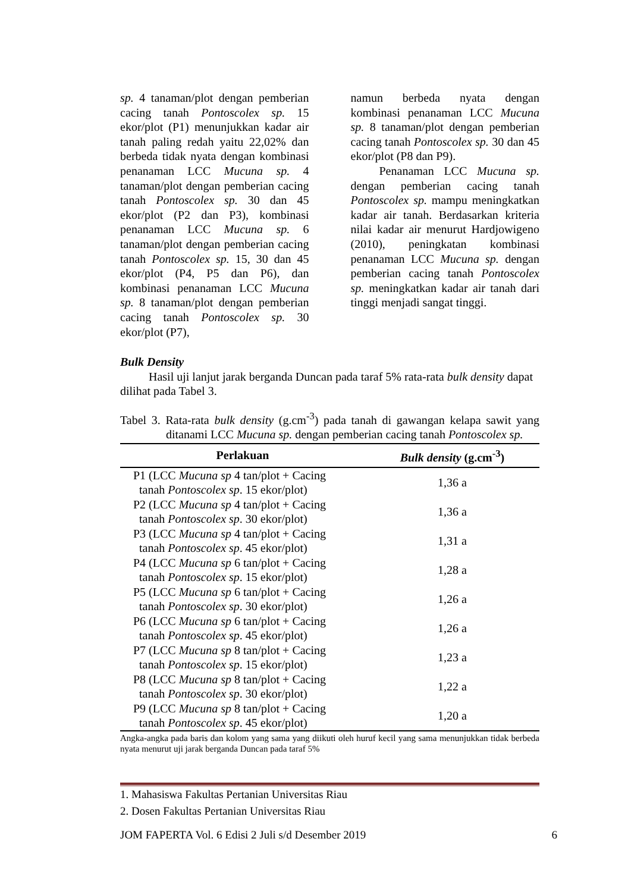sp. 4 tanaman/plot dengan pemberian cacing tanah Pontoscolex sp. 15 ekor/plot (P1) menunjukkan kadar air tanah paling redah yaitu 22,02% dan berbeda tidak nyata dengan kombinasi penanaman LCC Mucuna sp. 4 tanaman/plot dengan pemberian cacing tanah Pontoscolex sp. 30 dan 45 ekor/plot (P2 dan P3), kombinasi penanaman LCC Mucuna sp. 6 tanaman/plot dengan pemberian cacing tanah Pontoscolex sp. 15, 30 dan 45 ekor/plot (P4, P5 dan P6), dan kombinasi penanaman LCC Mucuna sp. 8 tanaman/plot dengan pemberian cacing tanah Pontoscolex sp. 30 ekor/plot (P7),
namun berbeda nyata dengan kombinasi penanaman LCC Mucuna sp. 8 tanaman/plot dengan pemberian cacing tanah Pontoscolex sp. 30 dan 45 ekor/plot (P8 dan P9).
Penanaman LCC Mucuna sp. dengan pemberian cacing tanah Pontoscolex sp. mampu meningkatkan kadar air tanah. Berdasarkan kriteria nilai kadar air menurut Hardjowigeno (2010), peningkatan kombinasi penanaman LCC Mucuna sp. dengan pemberian cacing tanah Pontoscolex sp. meningkatkan kadar air tanah dari tinggi menjadi sangat tinggi.
Bulk Density
Hasil uji lanjut jarak berganda Duncan pada taraf 5% rata-rata bulk density dapat dilihat pada Tabel 3.
Tabel 3. Rata-rata bulk density (g.cm<sup>-3</sup>) pada tanah di gawangan kelapa sawit yang ditanami LCC Mucuna sp. dengan pemberian cacing tanah Pontoscolex sp.
| Perlakuan | Bulk density (g.cm<sup>-3</sup>) |
| --- | --- |
| P1 (LCC Mucuna sp 4 tan/plot + Cacing tanah Pontoscolex sp . 15 ekor/plot) | 1,36 a |
| P2 (LCC Mucuna sp 4 tan/plot + Cacing tanah Pontoscolex sp . 30 ekor/plot) | 1,36 a |
| P3 (LCC Mucuna sp 4 tan/plot + Cacing tanah Pontoscolex sp . 45 ekor/plot) | 1,31 a |
| P4 (LCC Mucuna sp 6 tan/plot + Cacing tanah Pontoscolex sp . 15 ekor/plot) | 1,28 a |
| P5 (LCC Mucuna sp 6 tan/plot + Cacing tanah Pontoscolex sp . 30 ekor/plot) | 1,26 a |
| P6 (LCC Mucuna sp 6 tan/plot + Cacing tanah Pontoscolex sp . 45 ekor/plot) | 1,26 a |
| P7 (LCC Mucuna sp 8 tan/plot + Cacing tanah Pontoscolex sp . 15 ekor/plot) | 1,23 a |
| P8 (LCC Mucuna sp 8 tan/plot + Cacing tanah Pontoscolex sp . 30 ekor/plot) | 1,22 a |
| P9 (LCC Mucuna sp 8 tan/plot + Cacing tanah Pontoscolex sp . 45 ekor/plot) | 1,20 a |
Angka-angka pada baris dan kolom yang sama yang diikuti oleh huruf kecil yang sama menunjukkan tidak berbeda nyata menurut uji jarak berganda Duncan pada taraf 5%
1. Mahasiswa Fakultas Pertanian Universitas Riau
2. Dosen Fakultas Pertanian Universitas Riau
JOM FAPERTA Vol. 6 Edisi 2 Juli s/d Desember 2019
6